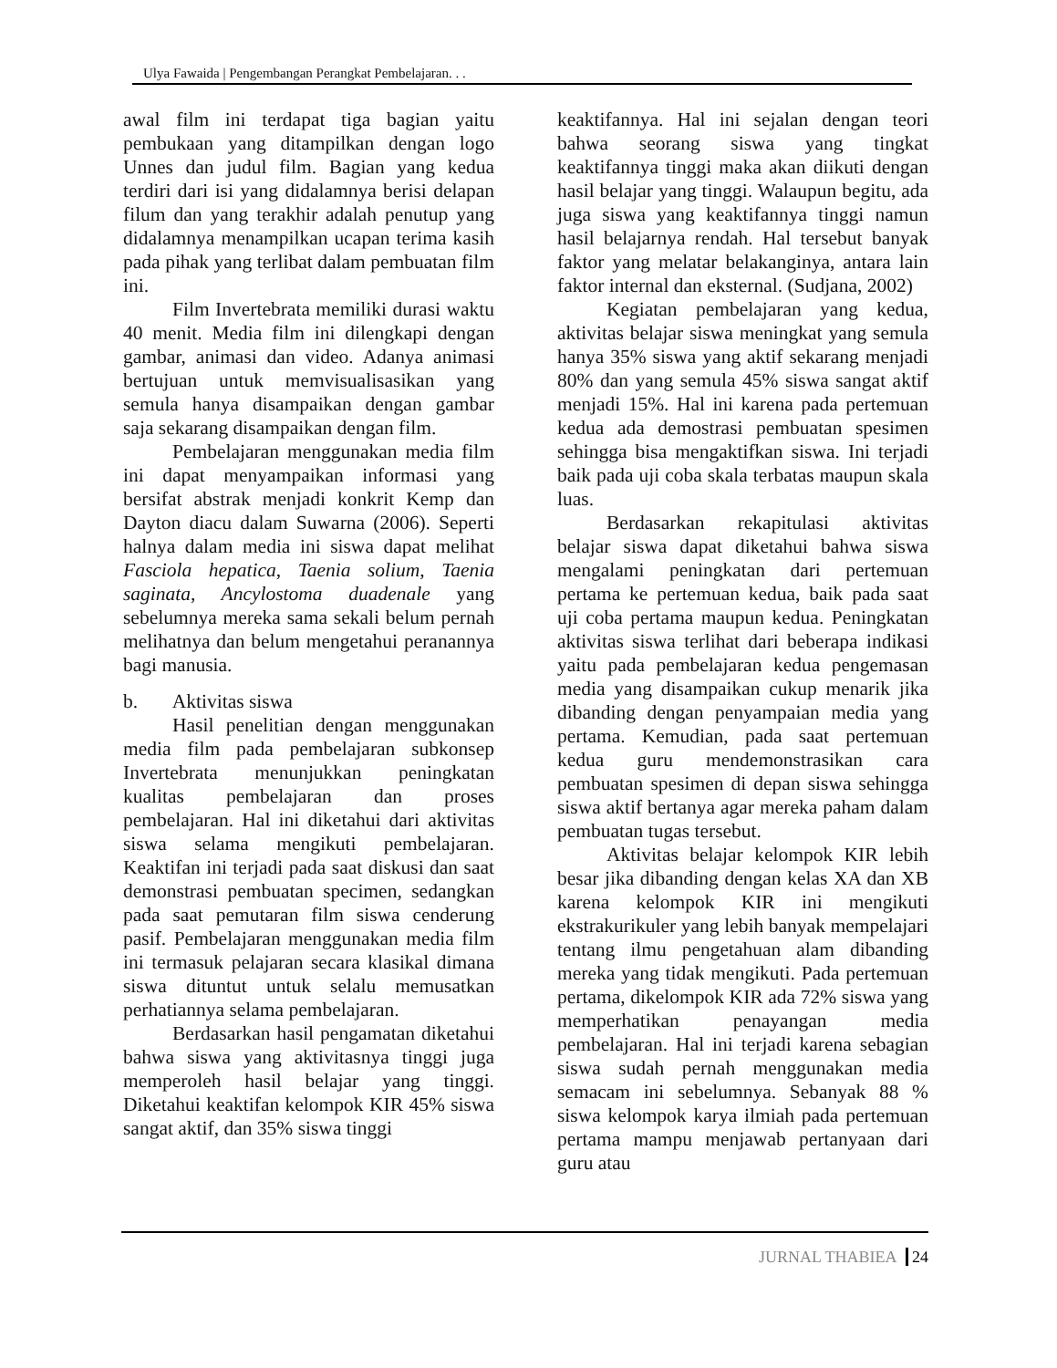Ulya Fawaida | Pengembangan Perangkat Pembelajaran. . .
awal film ini terdapat tiga bagian yaitu pembukaan yang ditampilkan dengan logo Unnes dan judul film. Bagian yang kedua terdiri dari isi yang didalamnya berisi delapan filum dan yang terakhir adalah penutup yang didalamnya menampilkan ucapan terima kasih pada pihak yang terlibat dalam pembuatan film ini.
Film Invertebrata memiliki durasi waktu 40 menit. Media film ini dilengkapi dengan gambar, animasi dan video. Adanya animasi bertujuan untuk memvisualisasikan yang semula hanya disampaikan dengan gambar saja sekarang disampaikan dengan film.
Pembelajaran menggunakan media film ini dapat menyampaikan informasi yang bersifat abstrak menjadi konkrit Kemp dan Dayton diacu dalam Suwarna (2006). Seperti halnya dalam media ini siswa dapat melihat Fasciola hepatica, Taenia solium, Taenia saginata, Ancylostoma duadenale yang sebelumnya mereka sama sekali belum pernah melihatnya dan belum mengetahui peranannya bagi manusia.
b. Aktivitas siswa
Hasil penelitian dengan menggunakan media film pada pembelajaran subkonsep Invertebrata menunjukkan peningkatan kualitas pembelajaran dan proses pembelajaran. Hal ini diketahui dari aktivitas siswa selama mengikuti pembelajaran. Keaktifan ini terjadi pada saat diskusi dan saat demonstrasi pembuatan specimen, sedangkan pada saat pemutaran film siswa cenderung pasif. Pembelajaran menggunakan media film ini termasuk pelajaran secara klasikal dimana siswa dituntut untuk selalu memusatkan perhatiannya selama pembelajaran.
Berdasarkan hasil pengamatan diketahui bahwa siswa yang aktivitasnya tinggi juga memperoleh hasil belajar yang tinggi. Diketahui keaktifan kelompok KIR 45% siswa sangat aktif, dan 35% siswa tinggi
keaktifannya. Hal ini sejalan dengan teori bahwa seorang siswa yang tingkat keaktifannya tinggi maka akan diikuti dengan hasil belajar yang tinggi. Walaupun begitu, ada juga siswa yang keaktifannya tinggi namun hasil belajarnya rendah. Hal tersebut banyak faktor yang melatar belakanginya, antara lain faktor internal dan eksternal. (Sudjana, 2002)
Kegiatan pembelajaran yang kedua, aktivitas belajar siswa meningkat yang semula hanya 35% siswa yang aktif sekarang menjadi 80% dan yang semula 45% siswa sangat aktif menjadi 15%. Hal ini karena pada pertemuan kedua ada demostrasi pembuatan spesimen sehingga bisa mengaktifkan siswa. Ini terjadi baik pada uji coba skala terbatas maupun skala luas.
Berdasarkan rekapitulasi aktivitas belajar siswa dapat diketahui bahwa siswa mengalami peningkatan dari pertemuan pertama ke pertemuan kedua, baik pada saat uji coba pertama maupun kedua. Peningkatan aktivitas siswa terlihat dari beberapa indikasi yaitu pada pembelajaran kedua pengemasan media yang disampaikan cukup menarik jika dibanding dengan penyampaian media yang pertama. Kemudian, pada saat pertemuan kedua guru mendemonstrasikan cara pembuatan spesimen di depan siswa sehingga siswa aktif bertanya agar mereka paham dalam pembuatan tugas tersebut.
Aktivitas belajar kelompok KIR lebih besar jika dibanding dengan kelas XA dan XB karena kelompok KIR ini mengikuti ekstrakurikuler yang lebih banyak mempelajari tentang ilmu pengetahuan alam dibanding mereka yang tidak mengikuti. Pada pertemuan pertama, dikelompok KIR ada 72% siswa yang memperhatikan penayangan media pembelajaran. Hal ini terjadi karena sebagian siswa sudah pernah menggunakan media semacam ini sebelumnya. Sebanyak 88 % siswa kelompok karya ilmiah pada pertemuan pertama mampu menjawab pertanyaan dari guru atau
JURNAL THABIEA 24